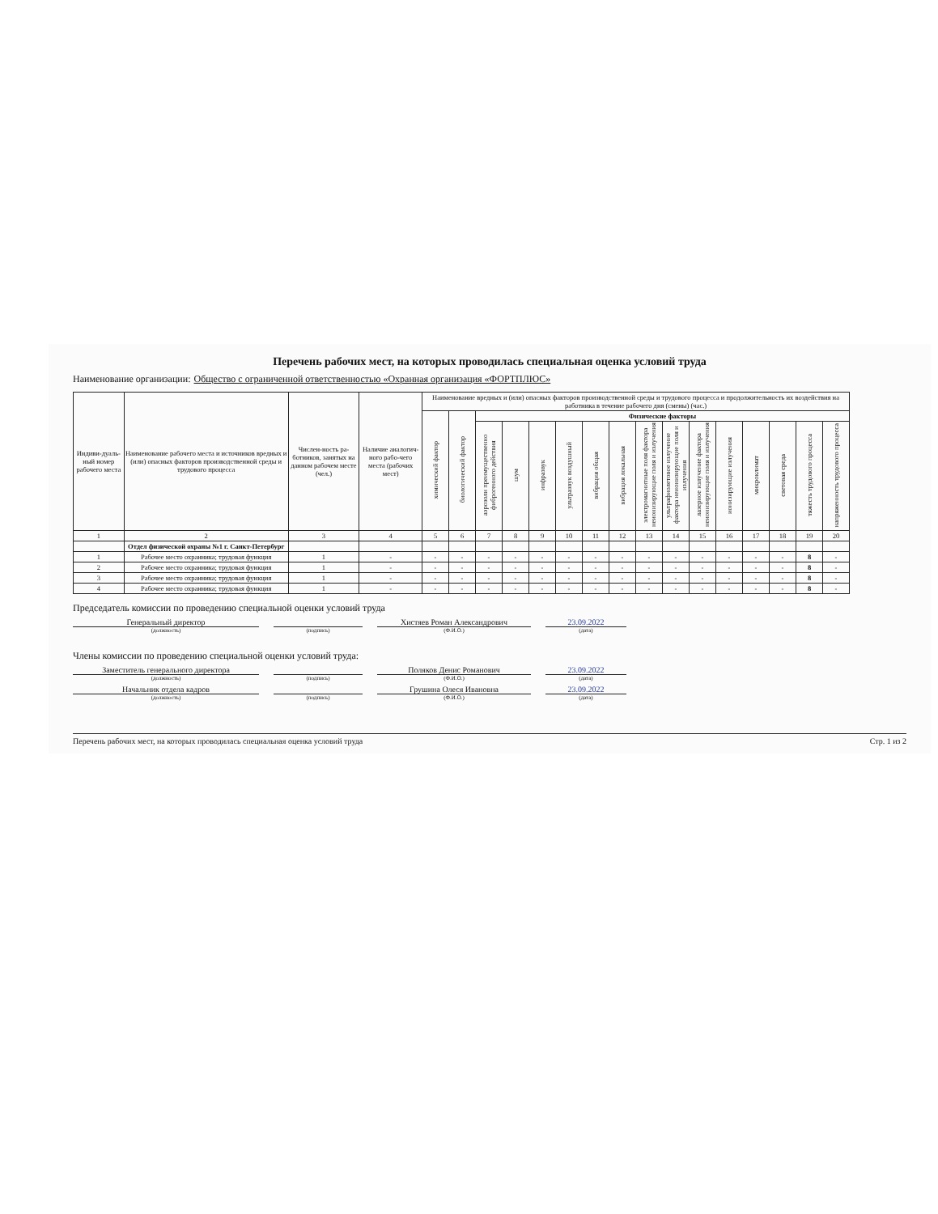Перечень рабочих мест, на которых проводилась специальная оценка условий труда
Наименование организации: Общество с ограниченной ответственностью «Охранная организация «ФОРТПЛЮС»
| Индиви-дуаль-ный номер рабочего места | Наименование рабочего места и источников вредных и (или) опасных факторов производственной среды и трудового процесса | Числен-ность ра-ботников, занятых на данном рабочем месте (чел.) | Наличие аналогич-ного рабо-чего места (рабочих мест) | Наименование вредных и (или) опасных факторов производственной среды и трудового процесса и продолжительность их воздействия на работника в течение рабочего дня (смены) (час.) | | | | | | | | | | | | | | | |
| --- | --- | --- | --- | --- | --- | --- | --- | --- | --- | --- | --- | --- | --- | --- | --- | --- | --- | --- | --- |
| | | | | химический фактор | биологический фактор | Физические факторы | | | | | | | | | | | | | |
| | | | | | | аэрозоли преимущественно фиброгенного действия | шум | инфразвук | ультразвук воздушный | вибрация общая | вибрация локальная | электромагнитные поля фактора неионизирующие поля и излучения | ультрафиолетовое излучение фактора неионизирующие поля и излучения | лазерное излучение фактора неионизирующие поля и излучения | ионизирующие излучения | микроклимат | световая среда | тяжесть трудового процесса | напряженность трудового процесса |
| 1 | 2 | 3 | 4 | 5 | 6 | 7 | 8 | 9 | 10 | 11 | 12 | 13 | 14 | 15 | 16 | 17 | 18 | 19 | 20 |
| | Отдел физической охраны №1 г. Санкт-Петербург | | | | | | | | | | | | | | | | | | |
| 1 | Рабочее место охранника; трудовая функция | 1 | - | - | - | - | - | - | - | - | - | - | - | - | - | - | - | 8 | - |
| 2 | Рабочее место охранника; трудовая функция | 1 | - | - | - | - | - | - | - | - | - | - | - | - | - | - | - | 8 | - |
| 3 | Рабочее место охранника; трудовая функция | 1 | - | - | - | - | - | - | - | - | - | - | - | - | - | - | - | 8 | - |
| 4 | Рабочее место охранника; трудовая функция | 1 | - | - | - | - | - | - | - | - | - | - | - | - | - | - | - | 8 | - |
Председатель комиссии по проведению специальной оценки условий труда
Генеральный директор Хистяев Роман Александрович 23.09.2022
(должность) (подпись) (Ф.И.О.) (дата)
Члены комиссии по проведению специальной оценки условий труда:
Заместитель генерального директора Поляков Денис Романович 23.09.2022
(должность) (подпись) (Ф.И.О.) (дата)
Начальник отдела кадров Грушина Олеся Ивановна 23.09.2022
(должность) (подпись) (Ф.И.О.) (дата)
Перечень рабочих мест, на которых проводилась специальная оценка условий труда Стр. 1 из 2